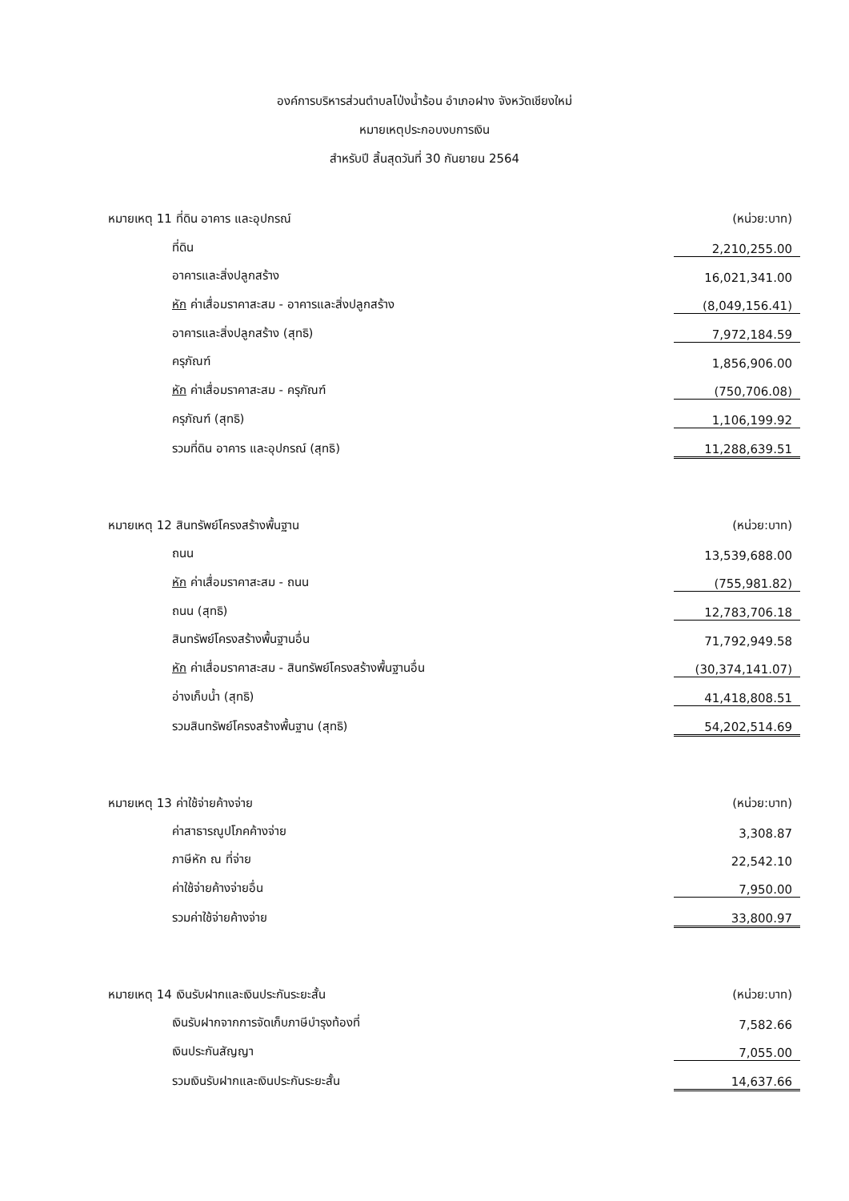องค์การบริหารส่วนตำบลโป่งน้ำร้อน อำเภอฝาง จังหวัดเชียงใหม่
หมายเหตุประกอบงบการเงิน
สำหรับปี สิ้นสุดวันที่ 30 กันยายน 2564
| หมายเหตุ 11 ที่ดิน อาคาร และอุปกรณ์ | (หน่วย:บาท) |
| ที่ดิน | 2,210,255.00 |
| อาคารและสิ่งปลูกสร้าง | 16,021,341.00 |
| หัก ค่าเสื่อมราคาสะสม - อาคารและสิ่งปลูกสร้าง | (8,049,156.41) |
| อาคารและสิ่งปลูกสร้าง (สุทธิ) | 7,972,184.59 |
| ครุภัณฑ์ | 1,856,906.00 |
| หัก ค่าเสื่อมราคาสะสม - ครุภัณฑ์ | (750,706.08) |
| ครุภัณฑ์ (สุทธิ) | 1,106,199.92 |
| รวมที่ดิน อาคาร และอุปกรณ์ (สุทธิ) | 11,288,639.51 |
| หมายเหตุ 12 สินทรัพย์โครงสร้างพื้นฐาน | (หน่วย:บาท) |
| ถนน | 13,539,688.00 |
| หัก ค่าเสื่อมราคาสะสม - ถนน | (755,981.82) |
| ถนน (สุทธิ) | 12,783,706.18 |
| สินทรัพย์โครงสร้างพื้นฐานอื่น | 71,792,949.58 |
| หัก ค่าเสื่อมราคาสะสม - สินทรัพย์โครงสร้างพื้นฐานอื่น | (30,374,141.07) |
| อ่างเก็บน้ำ (สุทธิ) | 41,418,808.51 |
| รวมสินทรัพย์โครงสร้างพื้นฐาน (สุทธิ) | 54,202,514.69 |
| หมายเหตุ 13 ค่าใช้จ่ายค้างจ่าย | (หน่วย:บาท) |
| ค่าสาธารณูปโภคค้างจ่าย | 3,308.87 |
| ภาษีหัก ณ ที่จ่าย | 22,542.10 |
| ค่าใช้จ่ายค้างจ่ายอื่น | 7,950.00 |
| รวมค่าใช้จ่ายค้างจ่าย | 33,800.97 |
| หมายเหตุ 14 เงินรับฝากและเงินประกันระยะสั้น | (หน่วย:บาท) |
| เงินรับฝากจากการจัดเก็บภาษีบำรุงท้องที่ | 7,582.66 |
| เงินประกันสัญญา | 7,055.00 |
| รวมเงินรับฝากและเงินประกันระยะสั้น | 14,637.66 |